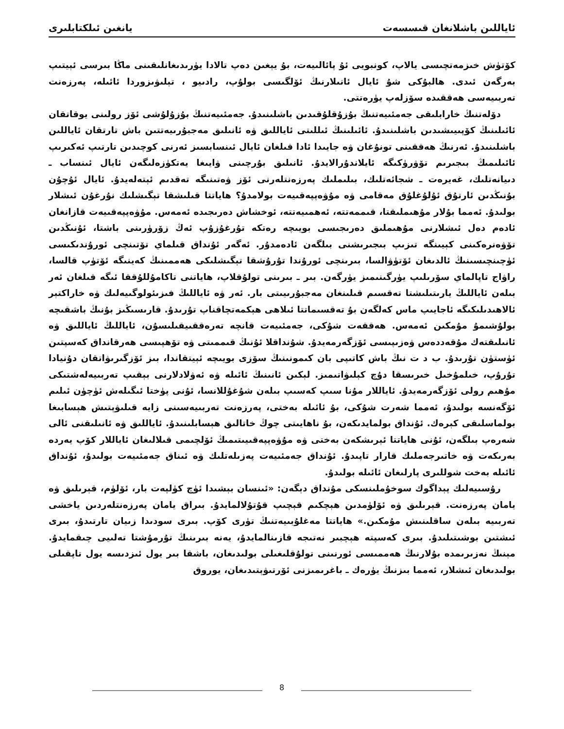ئاياللىن باشلانغان قىسسەت يانغىن ئىلكتابلىرى
كۆتۈش خىزمەتچىسى يالاپ، كونبويى ئۇ پائالىيەت، بۇ يېغىن دەپ تالادا يۈرىدىغانلىقىنى ماڭا بىرسى ئېيتىپ بەرگەن ئىدى. ھالبۇكى شۇ ئايال ئانىلارنىڭ ئۆلگىسى بولۇپ، رادىيو ، تېلىۋىزوردا ئائىلە، پەرزەنت تەربىيەسى ھەققىدە سۆزلەپ يۈرەتتى.
دۆلەتنىڭ خارابلىقى جەمئىيەتنىڭ بۇزۇقلۇقىدىن باشلىنىدۇ. جەمئىيەتنىڭ بۇزۇلۇشى ئۆز رولىنى يوقاتقان ئائىلىنىڭ كۆپىيىشىدىن باشلىنىدۇ. ئائىلىنىڭ ئىللىتى ئاياللىق ۋە ئانىلىق مەجبۇرىيەتتىن باش تارتقان ئاياللىن باشلىنىدۇ. ئەرنىڭ ھەققىنى تونۇغان ۋە جايىدا ئادا قىلغان ئايال ئىنسابسىز ئەرنى كوچىدىن تارتىپ ئەكىرىپ ئائىلىمىڭ بىجىرىم تۆۋرۈكىگە ئايلاندۇرالايدۇ. ئانىلىق بۇرچىنى ۋايىغا يەتكۈزەلىگەن ئايال ئىنساب ـ دىيانەتلىك، غەيرەت ـ شجائەتلىك، بىلىملىك پەرزەنتلەرنى ئۆز ۋەتىنىگە تەقدىم ئېتەلەيدۇ. ئايال ئۇچۇن بۇنىڭدىن ئارتۇق ئۇلۇغلۇق مەقامى ۋە مۇۋەپپەقىيەت بولامدۇ؟ ھاياتتا قىلىشقا تېگىشلىك نۇرغۇن ئىشلار بولىدۇ. ئەمما بۇلار مۇھىملىقتا، قىممەتتە، ئەھمىيەتتە، ئوخشاش دەرىجىدە ئەمەس. مۇۋەپپەقىيەت قازانغان ئادەم دەل ئىشلارنى مۇھىملىق دەرىجىسى بويىچە رەتكە تۇرغۇزۇپ ئەڭ زۆرۈرىنى باشتا، ئۇنىڭدىن تۆۋەنرەكىنى كېيىنگە تىزىپ بىجىرىشنى بىلگەن ئادەمدۇر. ئەگەر ئۇنداق قىلماي تۆتىنچى ئورۇندىكىسى ئۈچىنچىسىنىڭ ئالدىغان ئۆتۈۋالسا، بىرىنچى ئورۇندا تۇرۇشقا تېگىشلىكى ھەممىنىڭ كەينىگە ئۆتۈپ قالسا، راۋاج تاپالماي سۆرىلىپ يۈرگىنىمىز يۈرگەن. بىر ـ بىرىنى تولۇقلاپ، ھاياتنى تاكامۇللۇققا ئىگە قىلغان ئەر بىلەن ئاياللىڭ يارىتىلىشتا تەقسىم قىلىنغان مەجبۇرىيىتى بار. ئەر ۋە ئاياللىڭ فىزىئولوگىيەلىك ۋە خاراكتېر ئالاھىدىلىكىگە ئاجايىپ ماس كەلگەن بۇ تەقسىماتتا ئىلاھى ھېكمەتچاقناپ تۇرىدۇ. قارىسىڭىز بۇنىڭ باشقىچە بولۇشىمۇ مۇمكىن ئەمەس. ھەققەت شۇكى، جەمئىيەت قانچە تەرەققىيقىلىسۇن، ئاياللىڭ ئاياللىق ۋە ئانىلىقتەك مۇقەددەس ۋەزىپىسى ئۆزگەرمەيدۇ. شۇنداقلا ئۇنىڭ قىممىتى ۋە تۆھپىسى ھەرقانداق كەسپتىن ئۈستۈن تۇرىدۇ. ب د ت نىڭ باش كاتىپى بان كىمونىنىڭ سۆزى بويىچە ئېيتقاندا، بىز ئۆزگىرىۋاتقان دۇنيادا تۇرۇپ، خىلمۇخىل خىرىسقا دۇچ كېلىۋاتىمىز. لېكىن ئانىنىڭ ئائىلە ۋە ئەۋلادلارنى بېقىپ تەربىيەلەشتىكى مۇھىم رولى ئۆزگەرمەيدۇ. ئاياللار مۇنا سىپ كەسىپ بىلەن شۇغۇللانسا، ئۇنى پۈختا ئىگىلەش ئۈچۈن ئىلىم ئۆگەنسە بولىدۇ، ئەمما شەرت شۇكى، بۇ ئائىلە بەختى، پەرزەنت تەربىيەسىنى زايە قىلىۋېتىش ھېسابىغا بولماسلىقى كېرەك. ئۇنداق بولمايدىكەن، بۇ ناھايىتى چوڭ خاتالىق ھېسابلىنىدۇ. ئاياللىق ۋە ئانىلىقنى ئالى شەرەپ بىلگەن، ئۇنى ھاياتتا ئېرىشكەن بەختى ۋە مۇۋەپپەقىيىتىمىڭ ئۆلچىمى قىلالىغان ئاياللار كۆپ يەردە بەرىكەت ۋە خاتىرجەملىك قارار تاپىدۇ. ئۇنداق جەمئىيەت پەزىلەتلىك ۋە ئىناق جەمئىيەت بولىدۇ، ئۇنداق ئائىلە بەخت شوللىرى پارلىغان ئائىلە بولىدۇ.
رۇسىيەلىك پېداگوك سوخۇملىنسكى مۇنداق دېگەن: «ئىنسان بېشىدا ئۈچ كۈلپەت بار، ئۆلۈم، قېرىلىق ۋە يامان پەرزەنت. قېرىلىق ۋە ئۆلۈمدىن ھېچكىم قېچىپ قۇتۇلالمايدۇ. بىراق يامان پەرزەنتلەردىن ياخشى تەربىيە بىلەن ساقلىنىش مۇمكىن.» ھاياتتا مەغلۇبىيەتنىڭ تۈرى كۆپ. بىرى سودىدا زىيان تارتىدۇ، بىرى ئىشتىن بوشىتىلىدۇ. بىرى كەسپتە ھېچبىر نەتىجە قازىنالمايدۇ، يەنە بىرىنىڭ تۇرمۇشتا تەلىيى چىقمايدۇ. مېنىڭ نەزىرىمدە بۇلارنىڭ ھەممىسى ئورنىنى تولۇقلىغىلى بولىدىغان، باشقا بىر يول ئىزدىسە يول تاپقىلى بولىدىغان ئىشلار، ئەمما بىزنىڭ يۈرەك ـ باغرىمىزنى ئۆرتىۋېتىدىغان، يوروق
8